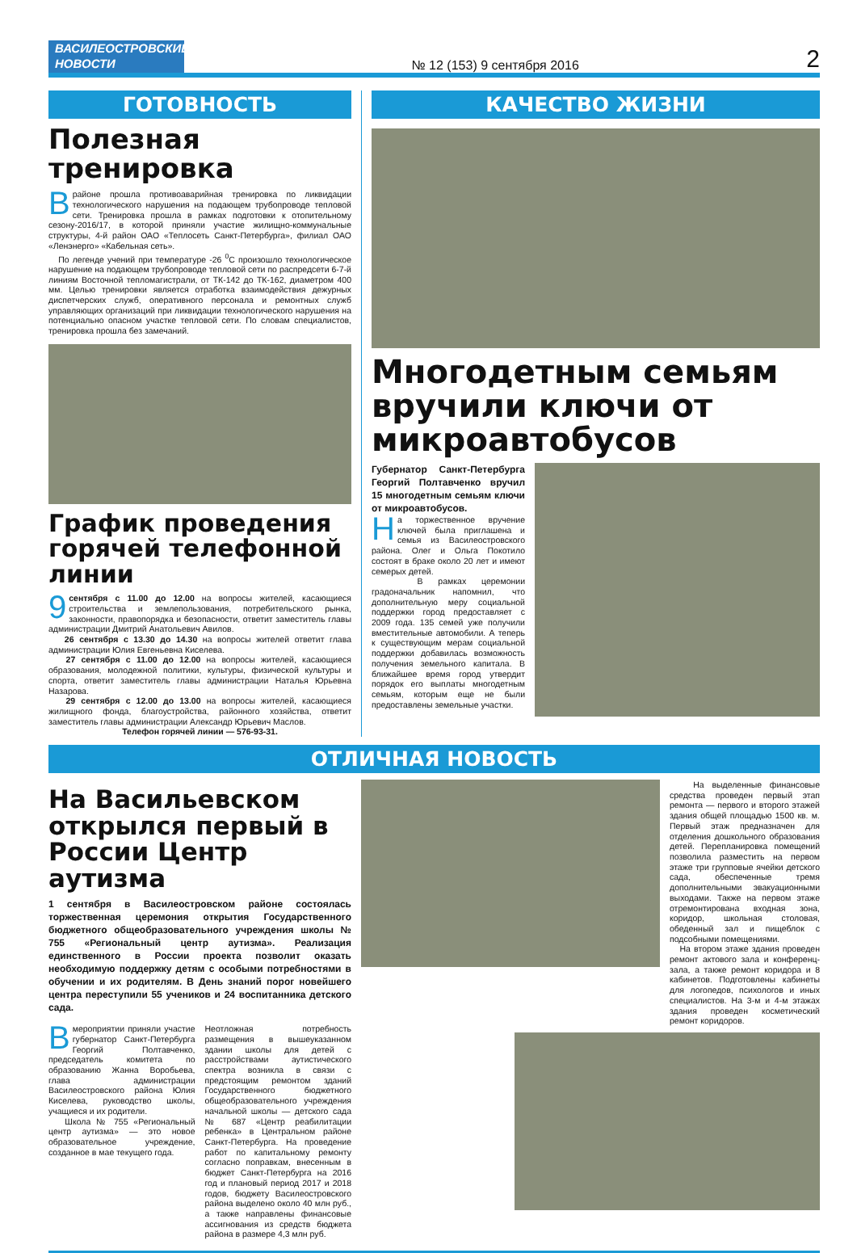ВАСИЛЕОСТРОВСКИЕ
НОВОСТИ
№ 12 (153) 9 сентября 2016
2
ГОТОВНОСТЬ
Полезная тренировка
Врайоне прошла противоаварийная тренировка по ликвидации технологического нарушения на подающем трубопроводе тепловой сети. Тренировка прошла в рамках подготовки к отопительному сезону-2016/17, в которой приняли участие жилищно-коммунальные структуры, 4-й район ОАО «Теплосеть Санкт-Петербурга», филиал ОАО «Ленэнерго» «Кабельная сеть».
По легенде учений при температуре -26 <sup>0</sup>С произошло технологическое нарушение на подающем трубопроводе тепловой сети по распредсети 6-7-й линиям Восточной тепломагистрали, от ТК-142 до ТК-162, диаметром 400 мм. Целью тренировки является отработка взаимодействия дежурных диспетчерских служб, оперативного персонала и ремонтных служб управляющих организаций при ликвидации технологического нарушения на потенциально опасном участке тепловой сети. По словам специалистов, тренировка прошла без замечаний.
График проведения горячей телефонной линии
9 сентября с 11.00 до 12.00 на вопросы жителей, касающиеся строительства и землепользования, потребительского рынка, законности, правопорядка и безопасности, ответит заместитель главы администрации Дмитрий Анатольевич Авилов.
26 сентября с 13.30 до 14.30 на вопросы жителей ответит глава администрации Юлия Евгеньевна Киселева.
27 сентября с 11.00 до 12.00 на вопросы жителей, касающиеся образования, молодежной политики, культуры, физической культуры и спорта, ответит заместитель главы администрации Наталья Юрьевна Назарова.
29 сентября с 12.00 до 13.00 на вопросы жителей, касающиеся жилищного фонда, благоустройства, районного хозяйства, ответит заместитель главы администрации Александр Юрьевич Маслов.
Телефон горячей линии — 576-93-31.
КАЧЕСТВО ЖИЗНИ
Многодетным семьям вручили ключи от микроавтобусов
Губернатор Санкт-Петербурга Георгий Полтавченко вручил 15 многодетным семьям ключи от микроавтобусов.
На торжественное вручение ключей была приглашена и семья из Василеостровского района. Олег и Ольга Покотило состоят в браке около 20 лет и имеют семерых детей.
В рамках церемонии градоначальник напомнил, что дополнительную меру социальной поддержки город предоставляет с 2009 года. 135 семей уже получили вместительные автомобили. А теперь к существующим мерам социальной поддержки добавилась возможность получения земельного капитала. В ближайшее время город утвердит порядок его выплаты многодетным семьям, которым еще не были предоставлены земельные участки.
ОТЛИЧНАЯ НОВОСТЬ
На Васильевском открылся первый в России Центр аутизма
1 сентября в Василеостровском районе состоялась торжественная церемония открытия Государственного бюджетного общеобразовательного учреждения школы № 755 «Региональный центр аутизма». Реализация единственного в России проекта позволит оказать необходимую поддержку детям с особыми потребностями в обучении и их родителям. В День знаний порог новейшего центра переступили 55 учеников и 24 воспитанника детского сада.
Вмероприятии приняли участие губернатор Санкт-Петербурга Георгий Полтавченко, председатель комитета по образованию Жанна Воробьева, глава администрации Василеостровского района Юлия Киселева, руководство школы, учащиеся и их родители.
Школа № 755 «Региональный центр аутизма» — это новое образовательное учреждение, созданное в мае текущего года.
Неотложная потребность размещения в вышеуказанном здании школы для детей с расстройствами аутистического спектра возникла в связи с предстоящим ремонтом зданий Государственного бюджетного общеобразовательного учреждения начальной школы — детского сада № 687 «Центр реабилитации ребенка» в Центральном районе Санкт-Петербурга. На проведение работ по капитальному ремонту согласно поправкам, внесенным в бюджет Санкт-Петербурга на 2016 год и плановый период 2017 и 2018 годов, бюджету Василеостровского района выделено около 40 млн руб., а также направлены финансовые ассигнования из средств бюджета района в размере 4,3 млн руб.
На выделенные финансовые средства проведен первый этап ремонта — первого и второго этажей здания общей площадью 1500 кв. м. Первый этаж предназначен для отделения дошкольного образования детей. Перепланировка помещений позволила разместить на первом этаже три групповые ячейки детского сада, обеспеченные тремя дополнительными эвакуационными выходами. Также на первом этаже отремонтирована входная зона, коридор, школьная столовая, обеденный зал и пищеблок с подсобными помещениями.
На втором этаже здания проведен ремонт актового зала и конференц-зала, а также ремонт коридора и 8 кабинетов. Подготовлены кабинеты для логопедов, психологов и иных специалистов. На 3-м и 4-м этажах здания проведен косметический ремонт коридоров.